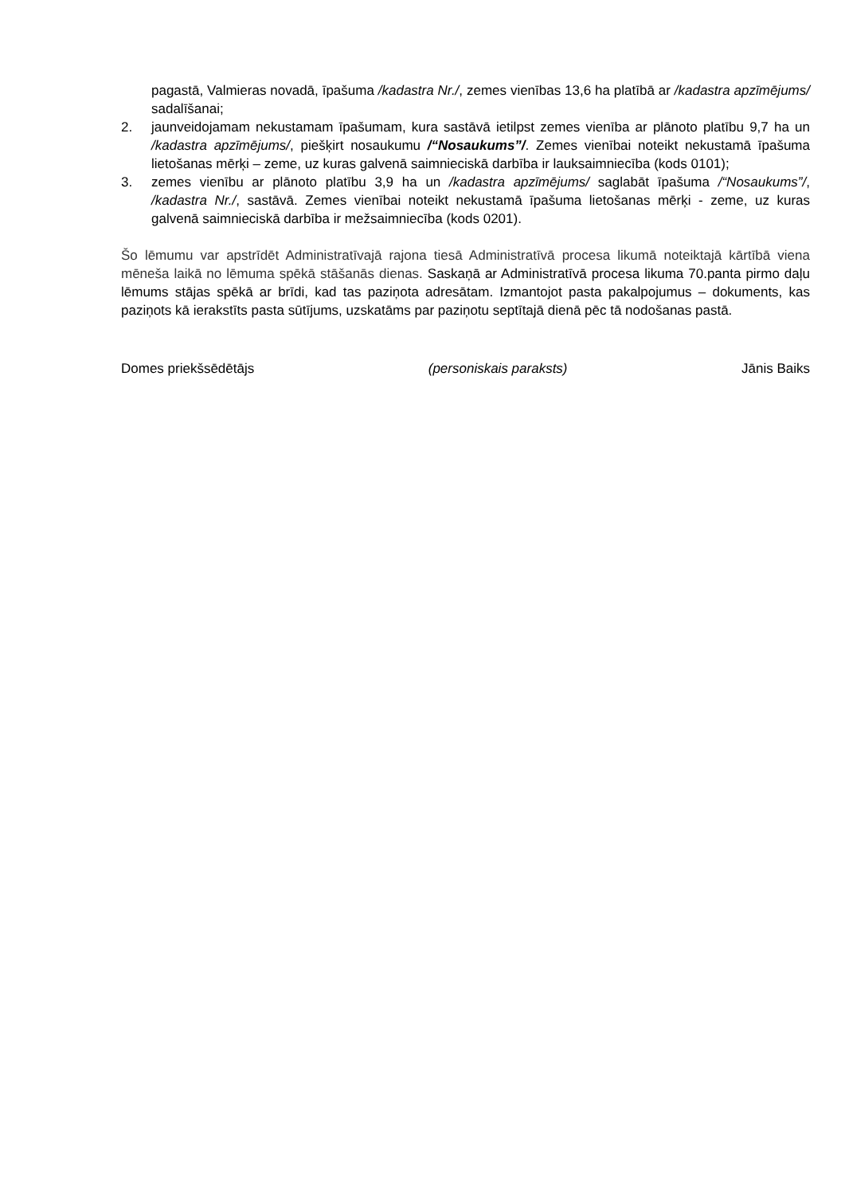pagastā, Valmieras novadā, īpašuma /kadastra Nr./, zemes vienības 13,6 ha platībā ar /kadastra apzīmējums/ sadalīšanai;
2. jaunveidojamam nekustamam īpašumam, kura sastāvā ietilpst zemes vienība ar plānoto platību 9,7 ha un /kadastra apzīmējums/, piešķirt nosaukumu /“Nosaukums”/. Zemes vienībai noteikt nekustamā īpašuma lietošanas mērķi – zeme, uz kuras galvenā saimnieciskā darbība ir lauksaimniecība (kods 0101);
3. zemes vienību ar plānoto platību 3,9 ha un /kadastra apzīmējums/ saglabāt īpašuma /“Nosaukums”/, /kadastra Nr./, sastāvā. Zemes vienībai noteikt nekustamā īpašuma lietošanas mērķi - zeme, uz kuras galvenā saimnieciskā darbība ir mežsaimniecība (kods 0201).
Šo lēmumu var apstrīdēt Administratīvajā rajona tiesā Administratīvā procesa likumā noteiktajā kārtībā viena mēneša laikā no lēmuma spēkā stāšanās dienas. Saskaņā ar Administratīvā procesa likuma 70.panta pirmo daļu lēmums stājas spēkā ar brīdi, kad tas paziņota adresātam. Izmantojot pasta pakalpojumus – dokuments, kas paziņots kā ierakstīts pasta sūtījums, uzskatāms par paziņotu septītajā dienā pēc tā nodošanas pastā.
Domes priekšsēdētājs (personiskais paraksts) Jānis Baiks